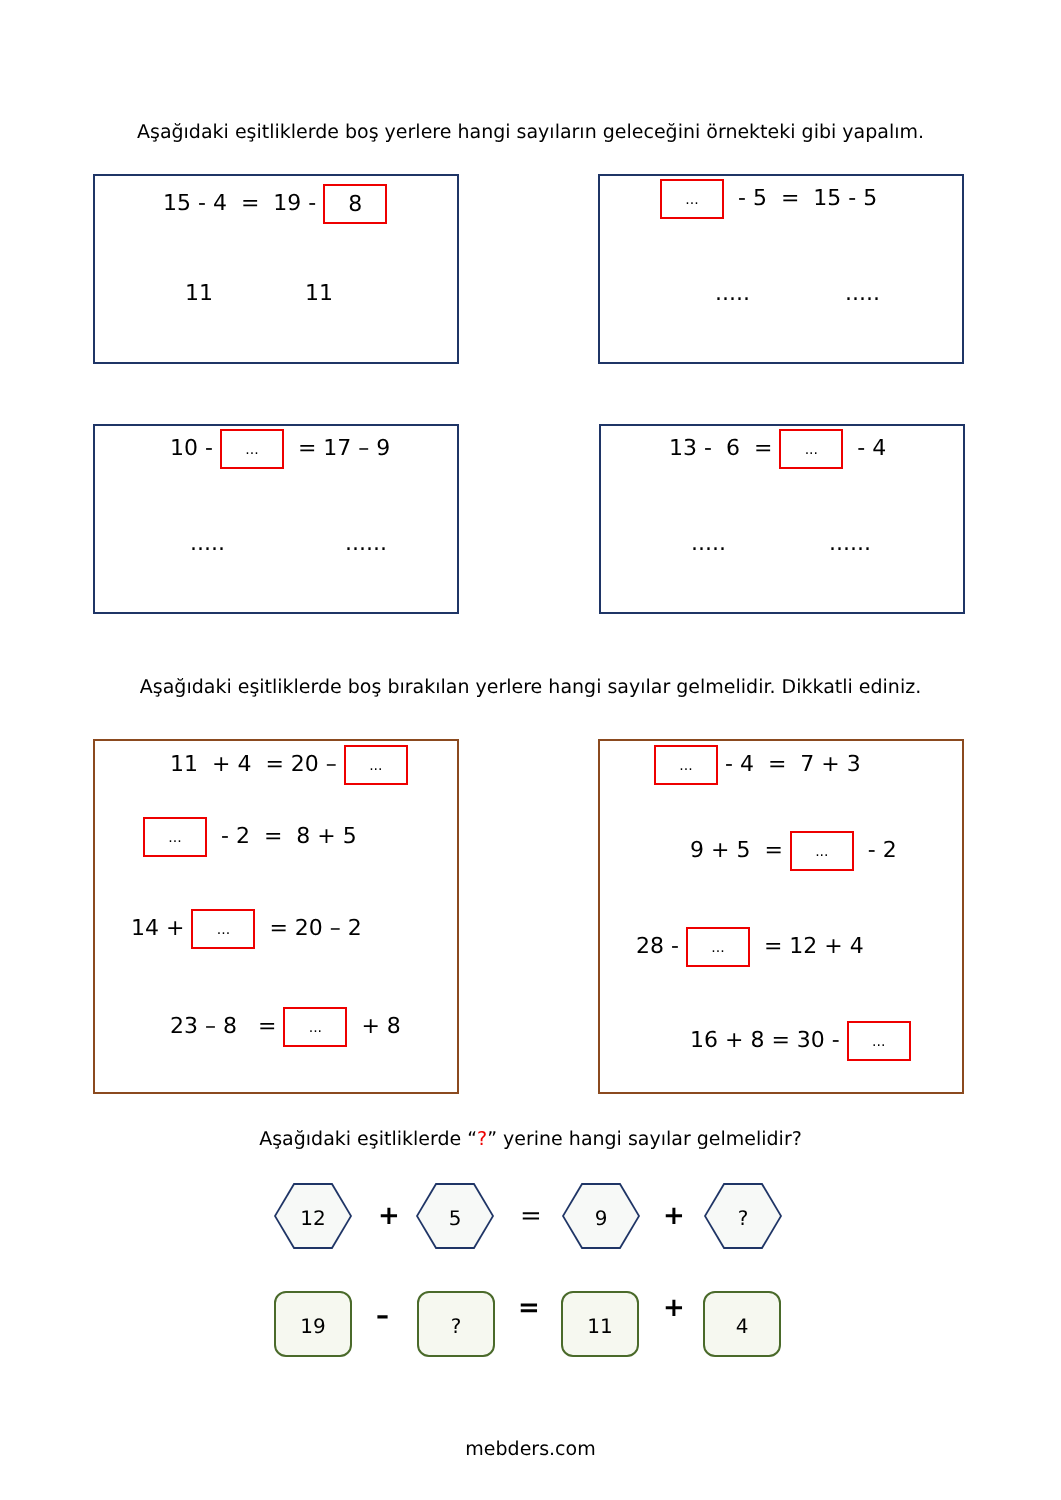Aşağıdaki eşitliklerde boş yerlere hangi sayıların geleceğini örnekteki gibi yapalım.
15 - 4 = 19 - 8
11 11
... - 5 = 15 - 5
..... .....
10 - ... = 17 – 9
..... ......
13 - 6 = ... - 4
..... ......
Aşağıdaki eşitliklerde boş bırakılan yerlere hangi sayılar gelmelidir. Dikkatli ediniz.
11 + 4 = 20 – ...
... - 2 = 8 + 5
14 + ... = 20 – 2
23 – 8 = ... + 8
... - 4 = 7 + 3
9 + 5 = ... - 2
28 - ... = 12 + 4
16 + 8 = 30 - ...
Aşağıdaki eşitliklerde “?” yerine hangi sayılar gelmelidir?
12
+
5
=
9
+
?
19 – ? = 11 + 4
mebders.com